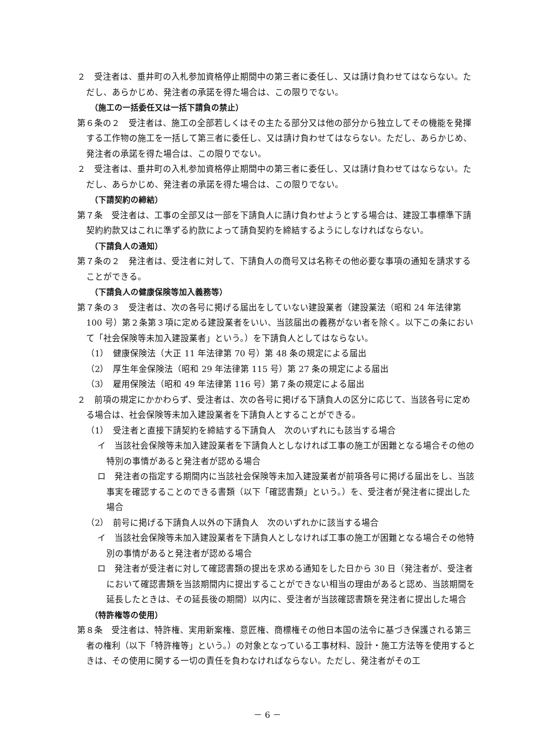２　受注者は、垂井町の入札参加資格停止期間中の第三者に委任し、又は請け負わせてはならない。ただし、あらかじめ、発注者の承諾を得た場合は、この限りでない。
（施工の一括委任又は一括下請負の禁止）
第６条の２　受注者は、施工の全部若しくはその主たる部分又は他の部分から独立してその機能を発揮する工作物の施工を一括して第三者に委任し、又は請け負わせてはならない。ただし、あらかじめ、発注者の承諾を得た場合は、この限りでない。
２　受注者は、垂井町の入札参加資格停止期間中の第三者に委任し、又は請け負わせてはならない。ただし、あらかじめ、発注者の承諾を得た場合は、この限りでない。
（下請契約の締結）
第７条　受注者は、工事の全部又は一部を下請負人に請け負わせようとする場合は、建設工事標準下請契約約款又はこれに準ずる約款によって請負契約を締結するようにしなければならない。
（下請負人の通知）
第７条の２　発注者は、受注者に対して、下請負人の商号又は名称その他必要な事項の通知を請求することができる。
（下請負人の健康保険等加入義務等）
第７条の３　受注者は、次の各号に掲げる届出をしていない建設業者（建設業法（昭和 24 年法律第 100 号）第２条第３項に定める建設業者をいい、当該届出の義務がない者を除く。以下この条において「社会保険等未加入建設業者」という。）を下請負人としてはならない。
（1）　健康保険法（大正 11 年法律第 70 号）第 48 条の規定による届出
（2）　厚生年金保険法（昭和 29 年法律第 115 号）第 27 条の規定による届出
（3）　雇用保険法（昭和 49 年法律第 116 号）第７条の規定による届出
２　前項の規定にかかわらず、受注者は、次の各号に掲げる下請負人の区分に応じて、当該各号に定める場合は、社会保険等未加入建設業者を下請負人とすることができる。
（1）　受注者と直接下請契約を締結する下請負人　次のいずれにも該当する場合
イ　当該社会保険等未加入建設業者を下請負人としなければ工事の施工が困難となる場合その他の特別の事情があると発注者が認める場合
ロ　発注者の指定する期間内に当該社会保険等未加入建設業者が前項各号に掲げる届出をし、当該事実を確認することのできる書類（以下「確認書類」という。）を、受注者が発注者に提出した場合
（2）　前号に掲げる下請負人以外の下請負人　次のいずれかに該当する場合
イ　当該社会保険等未加入建設業者を下請負人としなければ工事の施工が困難となる場合その他特別の事情があると発注者が認める場合
ロ　発注者が受注者に対して確認書類の提出を求める通知をした日から 30 日（発注者が、受注者において確認書類を当該期間内に提出することができない相当の理由があると認め、当該期間を延長したときは、その延長後の期間）以内に、受注者が当該確認書類を発注者に提出した場合
（特許権等の使用）
第８条　受注者は、特許権、実用新案権、意匠権、商標権その他日本国の法令に基づき保護される第三者の権利（以下「特許権等」という。）の対象となっている工事材料、設計・施工方法等を使用するときは、その使用に関する一切の責任を負わなければならない。ただし、発注者がその工
－ 6 －